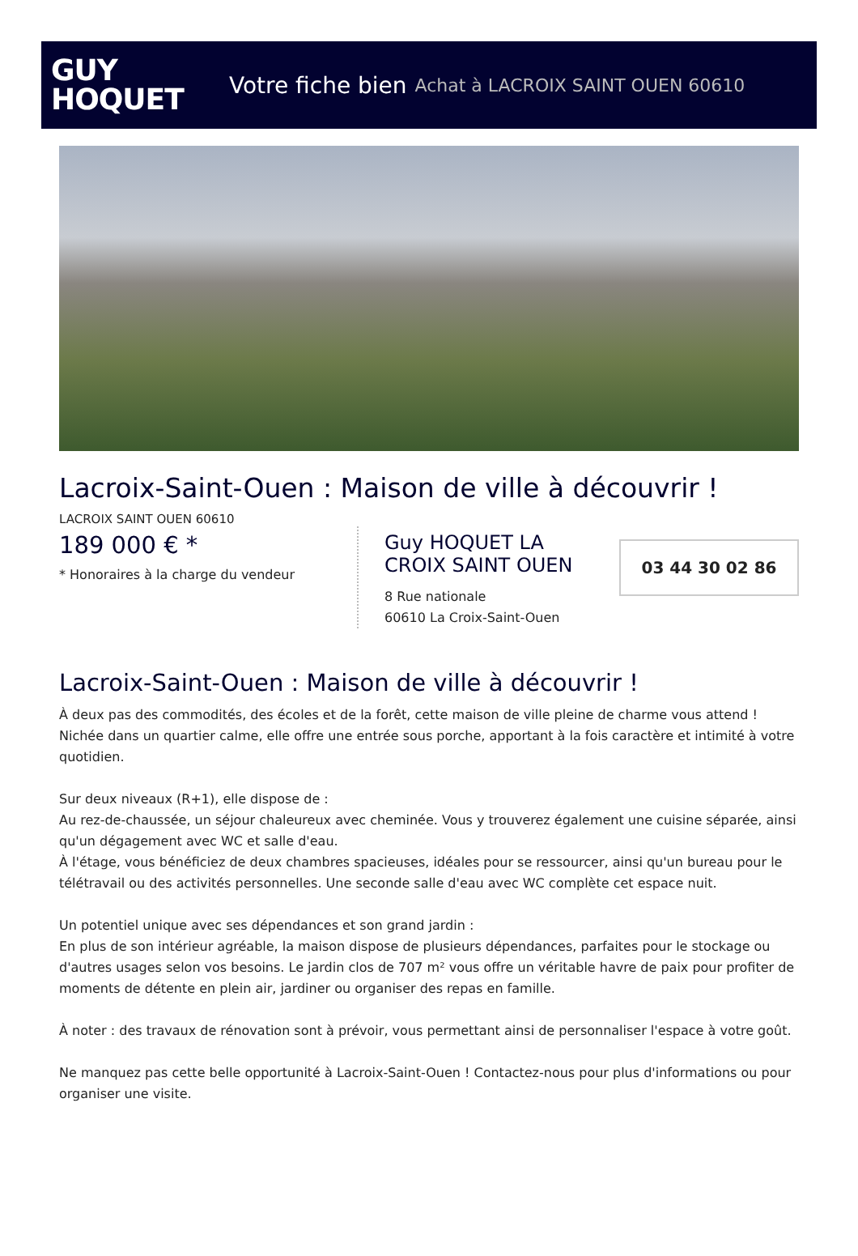GUY
HOQUET
Votre fiche bien Achat à LACROIX SAINT OUEN 60610
Lacroix-Saint-Ouen : Maison de ville à découvrir !
LACROIX SAINT OUEN 60610
189 000 € *
* Honoraires à la charge du vendeur
Guy HOQUET LA CROIX SAINT OUEN
8 Rue nationale
60610 La Croix-Saint-Ouen
03 44 30 02 86
Lacroix-Saint-Ouen : Maison de ville à découvrir !
À deux pas des commodités, des écoles et de la forêt, cette maison de ville pleine de charme vous attend ! Nichée dans un quartier calme, elle offre une entrée sous porche, apportant à la fois caractère et intimité à votre quotidien.
Sur deux niveaux (R+1), elle dispose de :
Au rez-de-chaussée, un séjour chaleureux avec cheminée. Vous y trouverez également une cuisine séparée, ainsi qu'un dégagement avec WC et salle d'eau.
À l'étage, vous bénéficiez de deux chambres spacieuses, idéales pour se ressourcer, ainsi qu'un bureau pour le télétravail ou des activités personnelles. Une seconde salle d'eau avec WC complète cet espace nuit.
Un potentiel unique avec ses dépendances et son grand jardin :
En plus de son intérieur agréable, la maison dispose de plusieurs dépendances, parfaites pour le stockage ou d'autres usages selon vos besoins. Le jardin clos de 707 m² vous offre un véritable havre de paix pour profiter de moments de détente en plein air, jardiner ou organiser des repas en famille.
À noter : des travaux de rénovation sont à prévoir, vous permettant ainsi de personnaliser l'espace à votre goût.
Ne manquez pas cette belle opportunité à Lacroix-Saint-Ouen ! Contactez-nous pour plus d'informations ou pour organiser une visite.